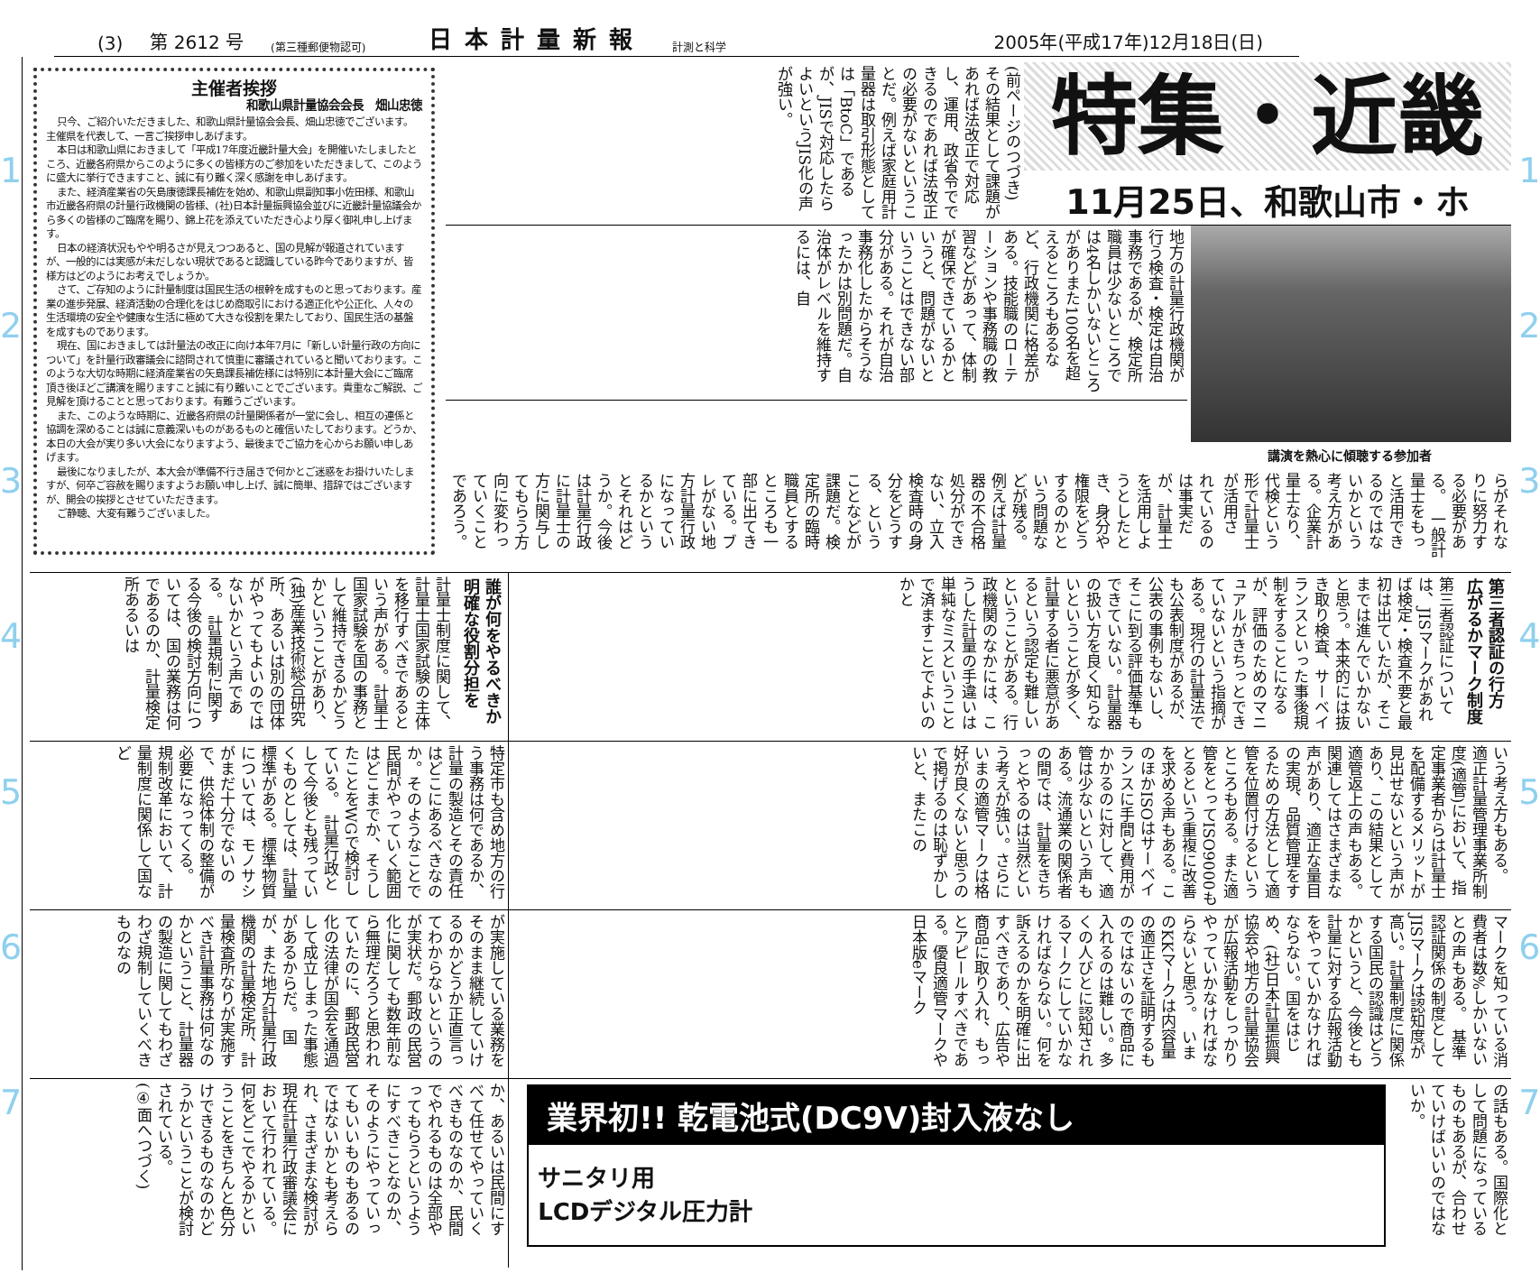(3) 第 2612 号 (第三種郵便物認可) 日本計量新報 計測と科学 2005年(平成17年)12月18日(日)
1
2
3
4
5
6
7
特集・近畿
11月25日、和歌山市・ホ
(前ページのつづき)
その結果として課題があれば法改正で対応し、運用、政省令でできるのであれば法改正の必要がないということだ。例えば家庭用計量器は取引形態としては「BtoC」であるが、JISで対応したらよいというJIS化の声が強い。
講演を熱心に傾聴する参加者
地方の計量行政機関が行う検査・検定は自治事務であるが、検定所職員は少ないところでは4名しかいないところがありまた100名を超えるところもあるなど、行政機関に格差がある。技能職のローテーションや事務職の教習などがあって、体制が確保できているかというと、問題がないということはできない部分がある。それが自治事務化したからそうなったかは別問題だ。自治体がレベルを維持するには、自
らがそれなりに努力する必要がある。　一般計量士をもっと活用できるのではないかという考え方がある。企業計量士なり、代検という形で計量士が活用さ
れているのは事実だが、計量士を活用しようとしたとき、身分や権限をどうするのかという問題などが残る。例えば計量器の不合格処分ができない、立入検査時の身分をどうする、ということなどが課題だ。検定所の臨時職員とするところも一部に出てきている。ブレがない地方計量行政になっているかというとそれはどうか。今後は計量行政に計量士の方に関与してもらう方向に変わっていくことであろう。
主催者挨拶
和歌山県計量協会会長　畑山忠徳
只今、ご紹介いただきました、和歌山県計量協会会長、畑山忠徳でございます。主催県を代表して、一言ご挨拶申しあげます。
本日は和歌山県におきまして「平成17年度近畿計量大会」を開催いたしましたところ、近畿各府県からこのように多くの皆様方のご参加をいただきまして、このように盛大に挙行できますこと、誠に有り難く深く感謝を申しあげます。
また、経済産業省の矢島康徳課長補佐を始め、和歌山県副知事小佐田様、和歌山市近畿各府県の計量行政機関の皆様、(社)日本計量振興協会並びに近畿計量協議会から多くの皆様のご臨席を賜り、錦上花を添えていただき心より厚く御礼申し上げます。
日本の経済状況もやや明るさが見えつつあると、国の見解が報道されていますが、一般的には実感が未だしない現状であると認識している昨今でありますが、皆様方はどのようにお考えでしょうか。
さて、ご存知のように計量制度は国民生活の根幹を成すものと思っております。産業の進歩発展、経済活動の合理化をはじめ商取引における適正化や公正化、人々の生活環境の安全や健康な生活に極めて大きな役割を果たしており、国民生活の基盤を成すものであります。
現在、国におきましては計量法の改正に向け本年7月に「新しい計量行政の方向について」を計量行政審議会に諮問されて慎重に審議されていると聞いております。このような大切な時期に経済産業省の矢島課長補佐様には特別に本計量大会にご臨席頂き後ほどご講演を賜りますこと誠に有り難いことでございます。貴重なご解説、ご見解を頂けることと思っております。有難うございます。
また、このような時期に、近畿各府県の計量関係者が一堂に会し、相互の連係と協調を深めることは誠に意義深いものがあるものと確信いたしております。どうか、本日の大会が実り多い大会になりますよう、最後までご協力を心からお願い申しあげます。
最後になりましたが、本大会が準備不行き届きで何かとご迷惑をお掛けいたしますが、何卒ご容赦を賜りますようお願い申し上げ、誠に簡単、措辞ではございますが、開会の挨拶とさせていただきます。
ご静聴、大変有難うございました。
第三者認証の行方
広がるかマーク制度
第三者認証については、JISマークがあれば検定・検査不要と最初は出ていたが、そこまでは進んでいかないと思う。本来的には抜き取り検査、サーベイランスといった事後規制をすることになるが、評価のためのマニュアルがきちっとできていないという指摘がある。現行の計量法でも公表制度があるが、公表の事例もないし、そこに到る評価基準もできていない。計量器の扱い方を良く知らないということが多く、計量する者に悪意があるという認定も難しいということがある。行政機関のなかには、こうした計量の手違いは単純なミスということで済ますことでよいのかと
いう考え方もある。　適正計量管理事業所制度(適管)において、指定事業者からは計量士を配備するメリットが見出せないという声があり、この結果として適管返上の声もある。関連してはさまざまな声があり、適正な量目の実現、品質管理をするための方法として適管を位置付けるというところもある。また適管をとってISO9000もとるという重複に改善を求める声もある。このほかISOはサーベイランスに手間と費用がかかるのに対して、適管は少ないという声もある。流通業の関係者の間では、計量をきちっとやるのは当然という考えが強い。さらにいまの適管マークは格好が良くないと思うので掲げるのは恥ずかしいと、またこの
マークを知っている消費者は数%しかいないとの声もある。　基準認証関係の制度としてJISマークは認知度が高い。計量制度に関係する国民の認識はどうかというと、今後とも計量に対する広報活動をやっていかなければならない。国をはじめ、(社)日本計量振興協会や地方の計量協会が広報活動をしっかりやっていかなければならないと思う。　いまのKKマークは内容量の適正さを証明するものではないので商品に入れるのは難しい。多くの人びとに認知されるマークにしていかなければならない。何を訴えるのかを明確に出すべきであり、広告や商品に取り入れ、もっとアピールすべきである。優良適管マークや日本版eマーク
の話もある。国際化として問題になっているものもあるが、合わせていけばいいのではないか。
業界初!! 乾電池式(DC9V)封入液なし
サニタリ用
LCDデジタル圧力計
誰が何をやるべきか
明確な役割分担を
計量士制度に関して、計量士国家試験の主体を移行すべきであるという声がある。計量士国家試験を国の事務として維持できるかどうかということがあり、(独)産業技術総合研究所、あるいは別の団体がやってもよいのではないかという声である。　計量規制に関する今後の検討方向については、国の業務は何であるのか、計量検定所あるいは
特定市も含め地方の行う事務は何であるか、計量の製造とその責任はどこにあるべきなのか。そのようなことで民間がやっていく範囲はどこまでか、そうしたことをWGで検討している。　計量行政として今後とも残っていくものとしては、計量標準がある。標準物質については、モノサシがまだ十分でないので、供給体制の整備が必要になってくる。　規制改革において、計量制度に関係して国など
が実施している業務をそのまま継続していけるのかどうか正直言ってわからないというのが実状だ。郵政の民営化に関しても数年前なら無理だろうと思われていたのに、郵政民営化の法律が国会を通過して成立しまった事態があるからだ。　国が、また地方計量行政機関の計量検定所、計量検査所なりが実施すべき計量事務は何なのかということ、計量器の製造に関してもわざわざ規制していくべきものなの
か、あるいは民間にすべて任せてやっていくべきものなのか、民間でやれるものは全部やってもらうというようにすべきことなのか、そのようにやっていってもいいものもあるのではないかとも考えられ、さまざまな検討が現在計量行政審議会において行われている。何をどこでやるかということをきちんと色分けできるものなのかどうかということが検討されている。
(④面へつづく)
1
2
3
4
5
6
7